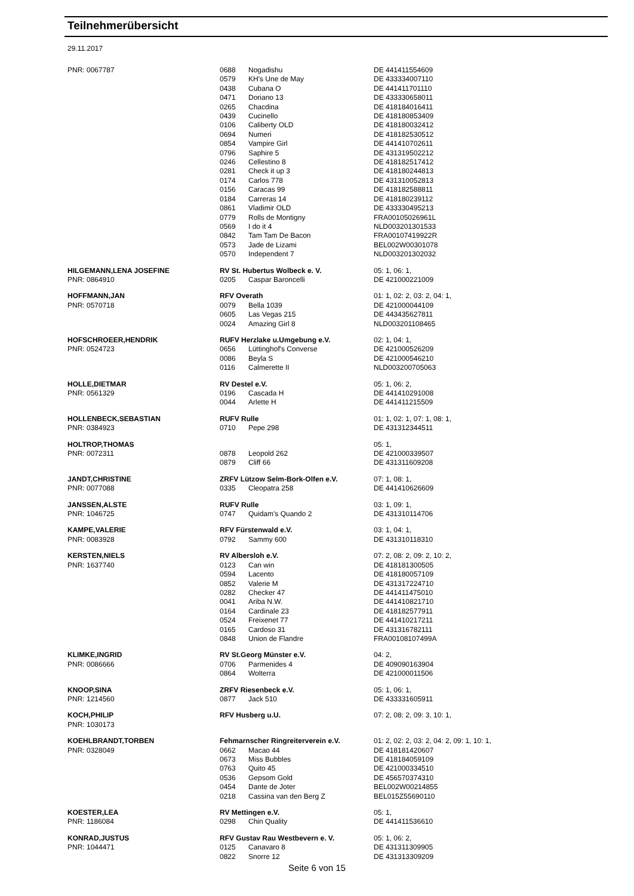Teilnehmerübersicht
29.11.2017
| PNR: 0067787 | 0688 | Nogadishu | DE 441411554609 |
| | 0579 | KH's Une de May | DE 433334007110 |
| | 0438 | Cubana O | DE 441411701110 |
| | 0471 | Doriano 13 | DE 433330658011 |
| | 0265 | Chacdina | DE 418184016411 |
| | 0439 | Cucinello | DE 418180853409 |
| | 0106 | Caliberty OLD | DE 418180032412 |
| | 0694 | Numeri | DE 418182530512 |
| | 0854 | Vampire Girl | DE 441410702611 |
| | 0796 | Saphire 5 | DE 431319502212 |
| | 0246 | Cellestino 8 | DE 418182517412 |
| | 0281 | Check it up 3 | DE 418180244813 |
| | 0174 | Carlos 778 | DE 431310052813 |
| | 0156 | Caracas 99 | DE 418182588811 |
| | 0184 | Carreras 14 | DE 418180239112 |
| | 0861 | Vladimir OLD | DE 433330495213 |
| | 0779 | Rolls de Montigny | FRA00105026961L |
| | 0569 | I do it 4 | NLD003201301533 |
| | 0842 | Tam Tam De Bacon | FRA00107419922R |
| | 0573 | Jade de Lizami | BEL002W00301078 |
| | 0570 | Independent 7 | NLD003201302032 |
| HILGEMANN,LENA JOSEFINE | RV St. Hubertus Wolbeck e. V. | | 05: 1, 06: 1, |
| PNR: 0864910 | 0205 | Caspar Baroncelli | DE 421000221009 |
| HOFFMANN,JAN | RFV Overath | | 01: 1, 02: 2, 03: 2, 04: 1, |
| PNR: 0570718 | 0079 | Bella 1039 | DE 421000044109 |
| | 0605 | Las Vegas 215 | DE 443435627811 |
| | 0024 | Amazing Girl 8 | NLD003201108465 |
| HOFSCHROEER,HENDRIK | RUFV Herzlake u.Umgebung e.V. | | 02: 1, 04: 1, |
| PNR: 0524723 | 0656 | Lüttinghof's Converse | DE 421000526209 |
| | 0086 | Beyla S | DE 421000546210 |
| | 0116 | Calmerette II | NLD003200705063 |
| HOLLE,DIETMAR | RV Destel e.V. | | 05: 1, 06: 2, |
| PNR: 0561329 | 0196 | Cascada H | DE 441410291008 |
| | 0044 | Arlette H | DE 441411215509 |
| HOLLENBECK,SEBASTIAN | RUFV Rulle | | 01: 1, 02: 1, 07: 1, 08: 1, |
| PNR: 0384923 | 0710 | Pepe 298 | DE 431312344511 |
| HOLTROP,THOMAS | | | 05: 1, |
| PNR: 0072311 | 0878 | Leopold 262 | DE 421000339507 |
| | 0879 | Cliff 66 | DE 431311609208 |
| JANDT,CHRISTINE | ZRFV Lützow Selm-Bork-Olfen e.V. | | 07: 1, 08: 1, |
| PNR: 0077088 | 0335 | Cleopatra 258 | DE 441410626609 |
| JANSSEN,ALSTE | RUFV Rulle | | 03: 1, 09: 1, |
| PNR: 1046725 | 0747 | Quidam's Quando 2 | DE 431310114706 |
| KAMPE,VALERIE | RFV Fürstenwald e.V. | | 03: 1, 04: 1, |
| PNR: 0083928 | 0792 | Sammy 600 | DE 431310118310 |
| KERSTEN,NIELS | RV Albersloh e.V. | | 07: 2, 08: 2, 09: 2, 10: 2, |
| PNR: 1637740 | 0123 | Can win | DE 418181300505 |
| | 0594 | Lacento | DE 418180057109 |
| | 0852 | Valerie M | DE 431317224710 |
| | 0282 | Checker 47 | DE 441411475010 |
| | 0041 | Ariba N.W. | DE 441410821710 |
| | 0164 | Cardinale 23 | DE 418182577911 |
| | 0524 | Freixenet 77 | DE 441410217211 |
| | 0165 | Cardoso 31 | DE 431316782111 |
| | 0848 | Union de Flandre | FRA00108107499A |
| KLIMKE,INGRID | RV St.Georg Münster e.V. | | 04: 2, |
| PNR: 0086666 | 0706 | Parmenides 4 | DE 409090163904 |
| | 0864 | Wolterra | DE 421000011506 |
| KNOOP,SINA | ZRFV Riesenbeck e.V. | | 05: 1, 06: 1, |
| PNR: 1214560 | 0877 | Jack 510 | DE 433331605911 |
| KOCH,PHILIP | RFV Husberg u.U. | | 07: 2, 08: 2, 09: 3, 10: 1, |
| PNR: 1030173 | | | |
| KOEHLBRANDT,TORBEN | Fehmarnscher Ringreiterverein e.V. | | 01: 2, 02: 2, 03: 2, 04: 2, 09: 1, 10: 1, |
| PNR: 0328049 | 0662 | Macao 44 | DE 418181420607 |
| | 0673 | Miss Bubbles | DE 418184059109 |
| | 0763 | Quito 45 | DE 421000334510 |
| | 0536 | Gepsom Gold | DE 456570374310 |
| | 0454 | Dante de Joter | BEL002W00214855 |
| | 0218 | Cassina van den Berg Z | BEL015Z55690110 |
| KOESTER,LEA | RV Mettingen e.V. | | 05: 1, |
| PNR: 1186084 | 0298 | Chin Quality | DE 441411536610 |
| KONRAD,JUSTUS | RFV Gustav Rau Westbevern e. V. | | 05: 1, 06: 2, |
| PNR: 1044471 | 0125 | Canavaro 8 | DE 431311309905 |
| | 0822 | Snorre 12 | DE 431313309209 |
Seite 6 von 15